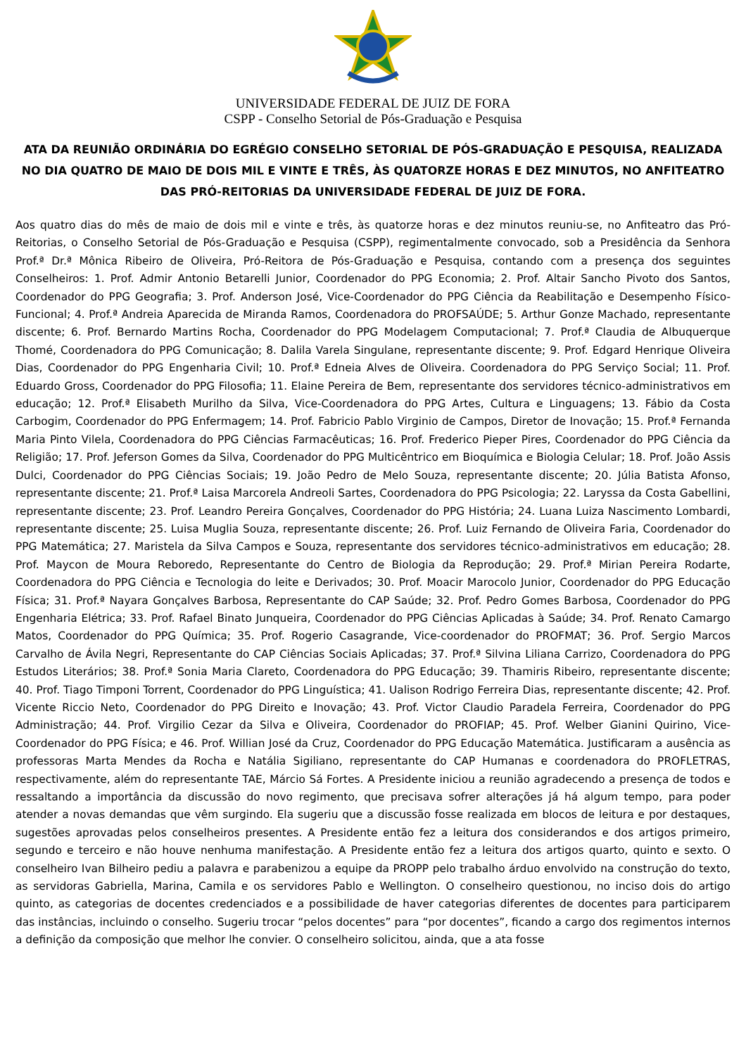UNIVERSIDADE FEDERAL DE JUIZ DE FORA
CSPP - Conselho Setorial de Pós-Graduação e Pesquisa
ATA DA REUNIÃO ORDINÁRIA DO EGRÉGIO CONSELHO SETORIAL DE PÓS-GRADUAÇÃO E PESQUISA, REALIZADA NO DIA QUATRO DE MAIO DE DOIS MIL E VINTE E TRÊS, ÀS QUATORZE HORAS E DEZ MINUTOS, NO ANFITEATRO DAS PRÓ-REITORIAS DA UNIVERSIDADE FEDERAL DE JUIZ DE FORA.
Aos quatro dias do mês de maio de dois mil e vinte e três, às quatorze horas e dez minutos reuniu-se, no Anfiteatro das Pró-Reitorias, o Conselho Setorial de Pós-Graduação e Pesquisa (CSPP), regimentalmente convocado, sob a Presidência da Senhora Prof.ª Dr.ª Mônica Ribeiro de Oliveira, Pró-Reitora de Pós-Graduação e Pesquisa, contando com a presença dos seguintes Conselheiros: 1. Prof. Admir Antonio Betarelli Junior, Coordenador do PPG Economia; 2. Prof. Altair Sancho Pivoto dos Santos, Coordenador do PPG Geografia; 3. Prof. Anderson José, Vice-Coordenador do PPG Ciência da Reabilitação e Desempenho Físico-Funcional; 4. Prof.ª Andreia Aparecida de Miranda Ramos, Coordenadora do PROFSAÚDE; 5. Arthur Gonze Machado, representante discente; 6. Prof. Bernardo Martins Rocha, Coordenador do PPG Modelagem Computacional; 7. Prof.ª Claudia de Albuquerque Thomé, Coordenadora do PPG Comunicação; 8. Dalila Varela Singulane, representante discente; 9. Prof. Edgard Henrique Oliveira Dias, Coordenador do PPG Engenharia Civil; 10. Prof.ª Edneia Alves de Oliveira. Coordenadora do PPG Serviço Social; 11. Prof. Eduardo Gross, Coordenador do PPG Filosofia; 11. Elaine Pereira de Bem, representante dos servidores técnico-administrativos em educação; 12. Prof.ª Elisabeth Murilho da Silva, Vice-Coordenadora do PPG Artes, Cultura e Linguagens; 13. Fábio da Costa Carbogim, Coordenador do PPG Enfermagem; 14. Prof. Fabricio Pablo Virginio de Campos, Diretor de Inovação; 15. Prof.ª Fernanda Maria Pinto Vilela, Coordenadora do PPG Ciências Farmacêuticas; 16. Prof. Frederico Pieper Pires, Coordenador do PPG Ciência da Religião; 17. Prof. Jeferson Gomes da Silva, Coordenador do PPG Multicêntrico em Bioquímica e Biologia Celular; 18. Prof. João Assis Dulci, Coordenador do PPG Ciências Sociais; 19. João Pedro de Melo Souza, representante discente; 20. Júlia Batista Afonso, representante discente; 21. Prof.ª Laisa Marcorela Andreoli Sartes, Coordenadora do PPG Psicologia; 22. Laryssa da Costa Gabellini, representante discente; 23. Prof. Leandro Pereira Gonçalves, Coordenador do PPG História; 24. Luana Luiza Nascimento Lombardi, representante discente; 25. Luisa Muglia Souza, representante discente; 26. Prof. Luiz Fernando de Oliveira Faria, Coordenador do PPG Matemática; 27. Maristela da Silva Campos e Souza, representante dos servidores técnico-administrativos em educação; 28. Prof. Maycon de Moura Reboredo, Representante do Centro de Biologia da Reprodução; 29. Prof.ª Mirian Pereira Rodarte, Coordenadora do PPG Ciência e Tecnologia do leite e Derivados; 30. Prof. Moacir Marocolo Junior, Coordenador do PPG Educação Física; 31. Prof.ª Nayara Gonçalves Barbosa, Representante do CAP Saúde; 32. Prof. Pedro Gomes Barbosa, Coordenador do PPG Engenharia Elétrica; 33. Prof. Rafael Binato Junqueira, Coordenador do PPG Ciências Aplicadas à Saúde; 34. Prof. Renato Camargo Matos, Coordenador do PPG Química; 35. Prof. Rogerio Casagrande, Vice-coordenador do PROFMAT; 36. Prof. Sergio Marcos Carvalho de Ávila Negri, Representante do CAP Ciências Sociais Aplicadas; 37. Prof.ª Silvina Liliana Carrizo, Coordenadora do PPG Estudos Literários; 38. Prof.ª Sonia Maria Clareto, Coordenadora do PPG Educação; 39. Thamiris Ribeiro, representante discente; 40. Prof. Tiago Timponi Torrent, Coordenador do PPG Linguística; 41. Ualison Rodrigo Ferreira Dias, representante discente; 42. Prof. Vicente Riccio Neto, Coordenador do PPG Direito e Inovação; 43. Prof. Victor Claudio Paradela Ferreira, Coordenador do PPG Administração; 44. Prof. Virgilio Cezar da Silva e Oliveira, Coordenador do PROFIAP; 45. Prof. Welber Gianini Quirino, Vice-Coordenador do PPG Física; e 46. Prof. Willian José da Cruz, Coordenador do PPG Educação Matemática. Justificaram a ausência as professoras Marta Mendes da Rocha e Natália Sigiliano, representante do CAP Humanas e coordenadora do PROFLETRAS, respectivamente, além do representante TAE, Márcio Sá Fortes. A Presidente iniciou a reunião agradecendo a presença de todos e ressaltando a importância da discussão do novo regimento, que precisava sofrer alterações já há algum tempo, para poder atender a novas demandas que vêm surgindo. Ela sugeriu que a discussão fosse realizada em blocos de leitura e por destaques, sugestões aprovadas pelos conselheiros presentes. A Presidente então fez a leitura dos considerandos e dos artigos primeiro, segundo e terceiro e não houve nenhuma manifestação. A Presidente então fez a leitura dos artigos quarto, quinto e sexto. O conselheiro Ivan Bilheiro pediu a palavra e parabenizou a equipe da PROPP pelo trabalho árduo envolvido na construção do texto, as servidoras Gabriella, Marina, Camila e os servidores Pablo e Wellington. O conselheiro questionou, no inciso dois do artigo quinto, as categorias de docentes credenciados e a possibilidade de haver categorias diferentes de docentes para participarem das instâncias, incluindo o conselho. Sugeriu trocar “pelos docentes” para “por docentes”, ficando a cargo dos regimentos internos a definição da composição que melhor lhe convier. O conselheiro solicitou, ainda, que a ata fosse